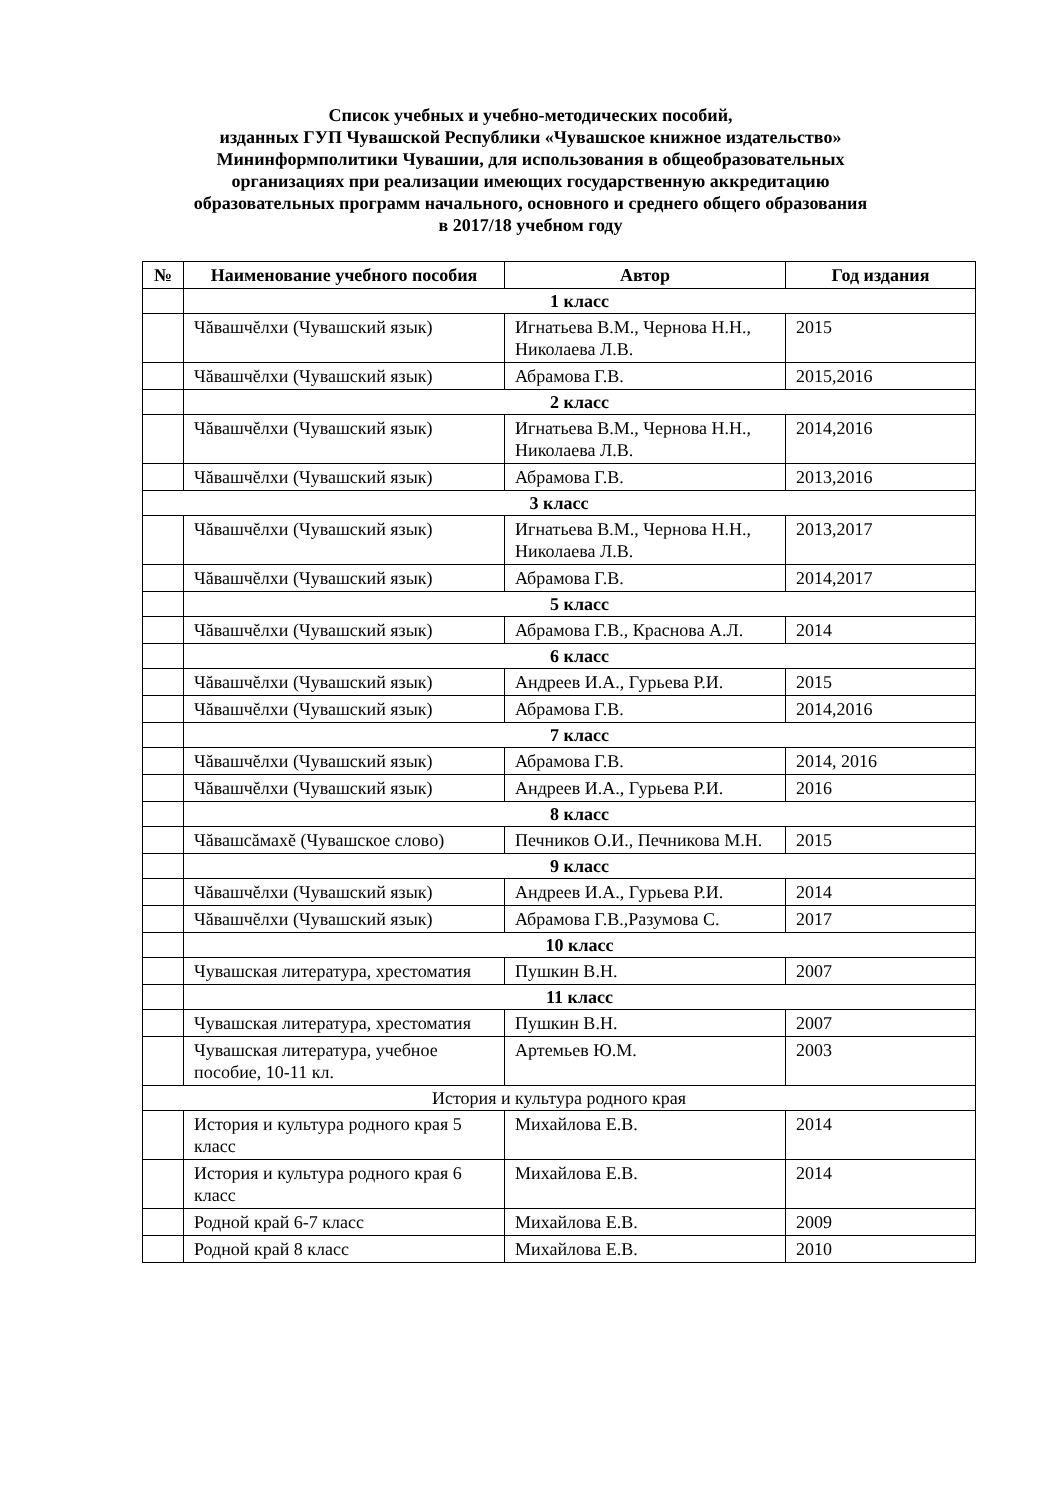Список учебных и учебно-методических пособий,
изданных ГУП Чувашской Республики «Чувашское книжное издательство»
Мининформполитики Чувашии, для использования в общеобразовательных
организациях при реализации имеющих государственную аккредитацию
образовательных программ начального, основного и среднего общего образования
в 2017/18 учебном году
| № | Наименование учебного пособия | Автор | Год издания |
| --- | --- | --- | --- |
| | 1 класс | | |
| | Чăвашчĕлхи (Чувашский язык) | Игнатьева В.М., Чернова Н.Н., Николаева Л.В. | 2015 |
| | Чăвашчĕлхи (Чувашский язык) | Абрамова Г.В. | 2015,2016 |
| | 2 класс | | |
| | Чăвашчĕлхи (Чувашский язык) | Игнатьева В.М., Чернова Н.Н., Николаева Л.В. | 2014,2016 |
| | Чăвашчĕлхи (Чувашский язык) | Абрамова Г.В. | 2013,2016 |
| 3 класс | | | |
| | Чăвашчĕлхи (Чувашский язык) | Игнатьева В.М., Чернова Н.Н., Николаева Л.В. | 2013,2017 |
| | Чăвашчĕлхи (Чувашский язык) | Абрамова Г.В. | 2014,2017 |
| | 5 класс | | |
| | Чăвашчĕлхи (Чувашский язык) | Абрамова Г.В., Краснова А.Л. | 2014 |
| | 6 класс | | |
| | Чăвашчĕлхи (Чувашский язык) | Андреев И.А., Гурьева Р.И. | 2015 |
| | Чăвашчĕлхи (Чувашский язык) | Абрамова Г.В. | 2014,2016 |
| | 7 класс | | |
| | Чăвашчĕлхи (Чувашский язык) | Абрамова Г.В. | 2014, 2016 |
| | Чăвашчĕлхи (Чувашский язык) | Андреев И.А., Гурьева Р.И. | 2016 |
| | 8 класс | | |
| | Чăвашсăмахĕ (Чувашское слово) | Печников О.И., Печникова М.Н. | 2015 |
| | 9 класс | | |
| | Чăвашчĕлхи (Чувашский язык) | Андреев И.А., Гурьева Р.И. | 2014 |
| | Чăвашчĕлхи (Чувашский язык) | Абрамова Г.В.,Разумова С. | 2017 |
| | 10 класс | | |
| | Чувашская литература, хрестоматия | Пушкин В.Н. | 2007 |
| | 11 класс | | |
| | Чувашская литература, хрестоматия | Пушкин В.Н. | 2007 |
| | Чувашская литература, учебное пособие, 10-11 кл. | Артемьев Ю.М. | 2003 |
| История и культура родного края | | | |
| | История и культура родного края 5 класс | Михайлова Е.В. | 2014 |
| | История и культура родного края 6 класс | Михайлова Е.В. | 2014 |
| | Родной край 6-7 класс | Михайлова Е.В. | 2009 |
| | Родной край 8 класс | Михайлова Е.В. | 2010 |